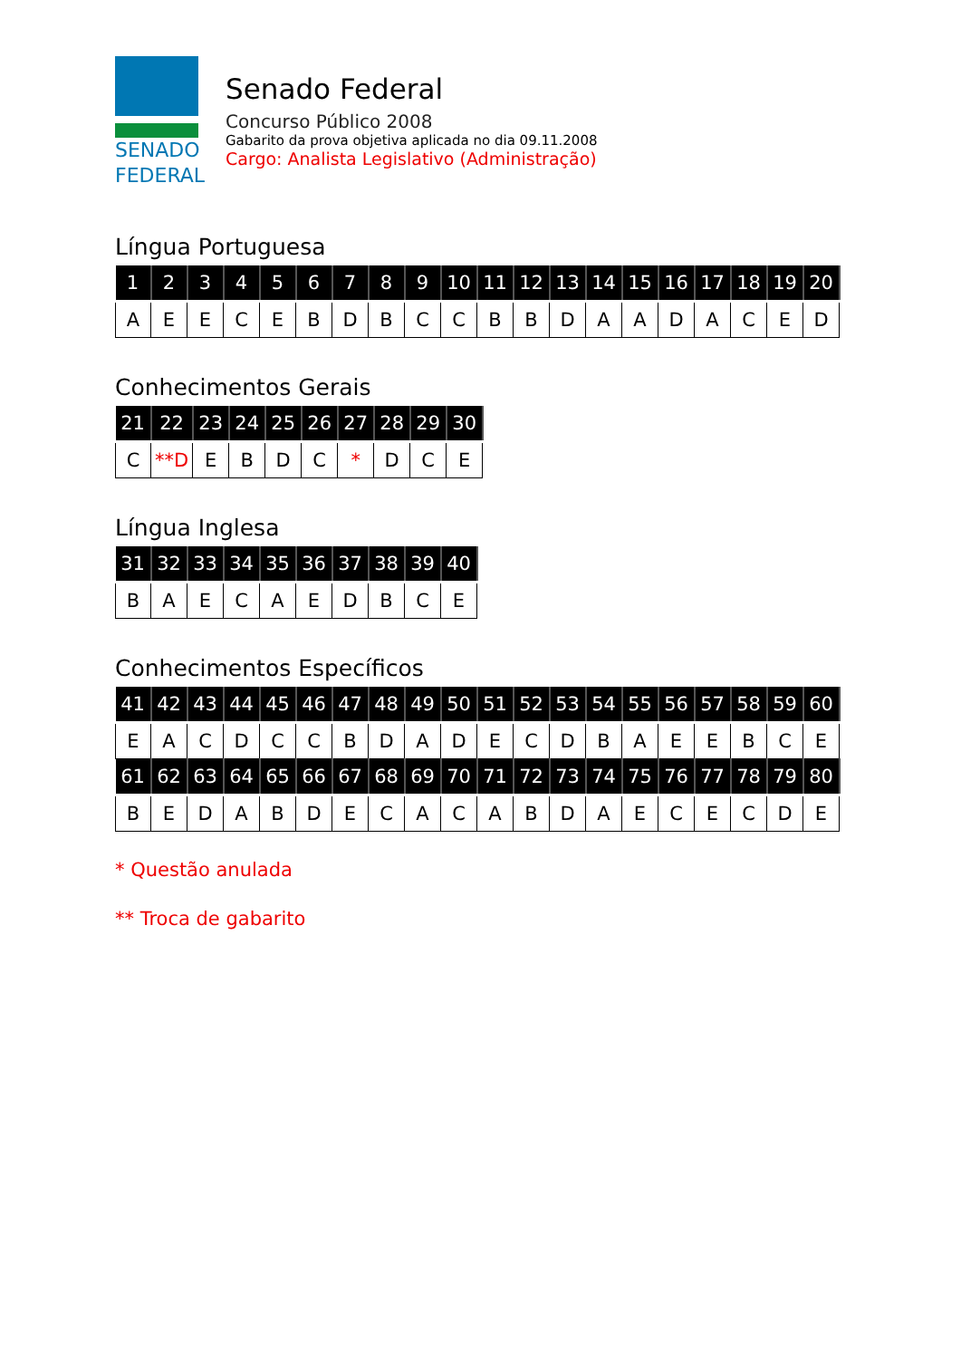SENADO
FEDERAL
Senado Federal
Concurso Público 2008
Gabarito da prova objetiva aplicada no dia 09.11.2008
Cargo: Analista Legislativo (Administração)
Língua Portuguesa
| 1 | 2 | 3 | 4 | 5 | 6 | 7 | 8 | 9 | 10 | 11 | 12 | 13 | 14 | 15 | 16 | 17 | 18 | 19 | 20 |
| --- | --- | --- | --- | --- | --- | --- | --- | --- | --- | --- | --- | --- | --- | --- | --- | --- | --- | --- | --- |
| A | E | E | C | E | B | D | B | C | C | B | B | D | A | A | D | A | C | E | D |
Conhecimentos Gerais
| 21 | 22 | 23 | 24 | 25 | 26 | 27 | 28 | 29 | 30 |
| --- | --- | --- | --- | --- | --- | --- | --- | --- | --- |
| C | **D | E | B | D | C | * | D | C | E |
Língua Inglesa
| 31 | 32 | 33 | 34 | 35 | 36 | 37 | 38 | 39 | 40 |
| --- | --- | --- | --- | --- | --- | --- | --- | --- | --- |
| B | A | E | C | A | E | D | B | C | E |
Conhecimentos Específicos
| 41 | 42 | 43 | 44 | 45 | 46 | 47 | 48 | 49 | 50 | 51 | 52 | 53 | 54 | 55 | 56 | 57 | 58 | 59 | 60 |
| --- | --- | --- | --- | --- | --- | --- | --- | --- | --- | --- | --- | --- | --- | --- | --- | --- | --- | --- | --- |
| E | A | C | D | C | C | B | D | A | D | E | C | D | B | A | E | E | B | C | E |
| 61 | 62 | 63 | 64 | 65 | 66 | 67 | 68 | 69 | 70 | 71 | 72 | 73 | 74 | 75 | 76 | 77 | 78 | 79 | 80 |
| B | E | D | A | B | D | E | C | A | C | A | B | D | A | E | C | E | C | D | E |
* Questão anulada
** Troca de gabarito